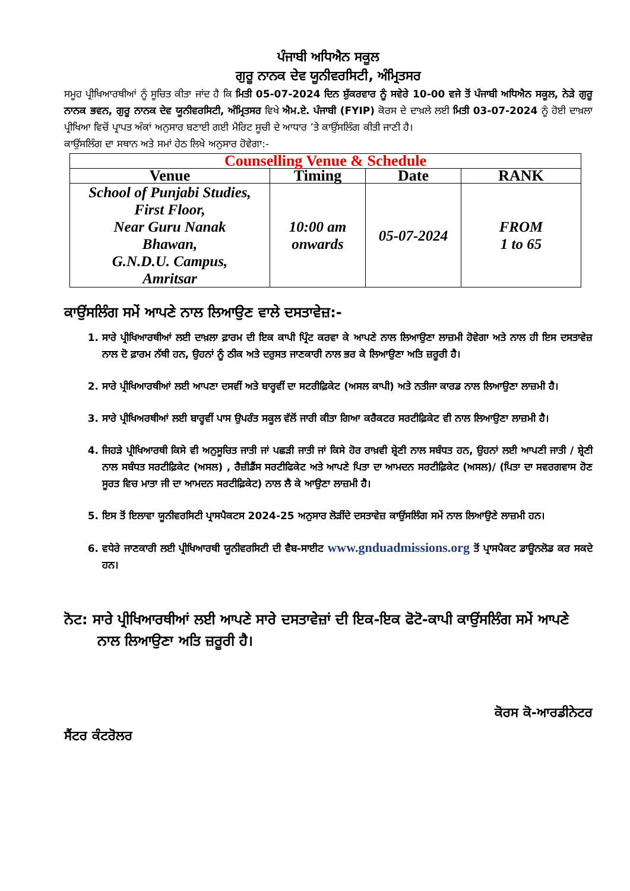ਪੰਜਾਬੀ ਅਧਿਐਨ ਸਕੂਲ
ਗੁਰੂ ਨਾਨਕ ਦੇਵ ਯੂਨੀਵਰਸਿਟੀ, ਅੰਮ੍ਰਿਤਸਰ
ਸਮੂਹ ਪ੍ਰੀਖਿਆਰਥੀਆਂ ਨੂੰ ਸੂਚਿਤ ਕੀਤਾ ਜਾਂਦ ਹੈ ਕਿ ਮਿਤੀ 05-07-2024 ਦਿਨ ਸ਼ੁੱਕਰਵਾਰ ਨੂੰ ਸਵੇਰੇ 10-00 ਵਜੇ ਤੋਂ ਪੰਜਾਬੀ ਅਧਿਐਨ ਸਕੂਲ, ਨੇੜੇ ਗੁਰੂ ਨਾਨਕ ਭਵਨ, ਗੁਰੂ ਨਾਨਕ ਦੇਵ ਯੂਨੀਵਰਸਿਟੀ, ਅੰਮ੍ਰਿਤਸਰ ਵਿਖੇ ਐਮ.ਏ. ਪੰਜਾਬੀ (FYIP) ਕੋਰਸ ਦੇ ਦਾਖ਼ਲੇ ਲਈ ਮਿਤੀ 03-07-2024 ਨੂੰ ਹੋਈ ਦਾਖ਼ਲਾ ਪ੍ਰੀਖਿਆ ਵਿਚੋਂ ਪ੍ਰਾਪਤ ਅੰਕਾਂ ਅਨੁਸਾਰ ਬਣਾਈ ਗਈ ਮੈਰਿਟ ਸੂਚੀ ਦੇ ਆਧਾਰ ’ਤੇ ਕਾਉਂਸਲਿੰਗ ਕੀਤੀ ਜਾਣੀ ਹੈ।
ਕਾਉਂਸਲਿੰਗ ਦਾ ਸਥਾਨ ਅਤੇ ਸਮਾਂ ਹੇਠ ਲਿਖੇ ਅਨੁਸਾਰ ਹੋਵੇਗਾ:-
| Counselling Venue & Schedule | | | |
| --- | --- | --- | --- |
| Venue | Timing | Date | RANK |
| School of Punjabi Studies, First Floor, Near Guru Nanak Bhawan, G.N.D.U. Campus, Amritsar | 10:00 am onwards | 05-07-2024 | FROM 1 to 65 |
ਕਾਉਂਸਲਿੰਗ ਸਮੇਂ ਆਪਣੇ ਨਾਲ ਲਿਆਉਣ ਵਾਲੇ ਦਸਤਾਵੇਜ਼:-
1. ਸਾਰੇ ਪ੍ਰੀਖਿਆਰਥੀਆਂ ਲਈ ਦਾਖ਼ਲਾ ਫ਼ਾਰਮ ਦੀ ਇਕ ਕਾਪੀ ਪ੍ਰਿੰਟ ਕਰਵਾ ਕੇ ਆਪਣੇ ਨਾਲ ਲਿਆਉਣਾ ਲਾਜ਼ਮੀ ਹੋਵੇਗਾ ਅਤੇ ਨਾਲ ਹੀ ਇਸ ਦਸਤਾਵੇਜ਼ ਨਾਲ ਦੋ ਫ਼ਾਰਮ ਨੱਥੀ ਹਨ, ਉਹਨਾਂ ਨੂੰ ਠੀਕ ਅਤੇ ਦਰੁਸਤ ਜਾਣਕਾਰੀ ਨਾਲ ਭਰ ਕੇ ਲਿਆਉਣਾ ਅਤਿ ਜ਼ਰੂਰੀ ਹੈ।
2. ਸਾਰੇ ਪ੍ਰੀਖਿਆਰਥੀਆਂ ਲਈ ਆਪਣਾ ਦਸਵੀਂ ਅਤੇ ਬਾਰ੍ਹਵੀਂ ਦਾ ਸਟਰੀਫ਼ਿਕੇਟ (ਅਸਲ ਕਾਪੀ) ਅਤੇ ਨਤੀਜਾ ਕਾਰਡ ਨਾਲ ਲਿਆਉਣਾ ਲਾਜ਼ਮੀ ਹੈ।
3. ਸਾਰੇ ਪ੍ਰੀਖਿਅਰਥੀਆਂ ਲਈ ਬਾਰ੍ਹਵੀਂ ਪਾਸ ਉਪਰੰਤ ਸਕੂਲ ਵੱਲੋਂ ਜਾਰੀ ਕੀਤਾ ਗਿਆ ਕਰੈਕਟਰ ਸਰਟੀਫ਼ਿਕੇਟ ਵੀ ਨਾਲ ਲਿਆਉਣਾ ਲਾਜ਼ਮੀ ਹੈ।
4. ਜਿਹੜੇ ਪ੍ਰੀਖਿਆਰਥੀ ਕਿਸੇ ਵੀ ਅਨੁਸੂਚਿਤ ਜਾਤੀ ਜਾਂ ਪਛੜੀ ਜਾਤੀ ਜਾਂ ਕਿਸੇ ਹੋਰ ਰਾਖ਼ਵੀ ਸ਼੍ਰੇਣੀ ਨਾਲ ਸਬੰਧਤ ਹਨ, ਉਹਨਾਂ ਲਈ ਆਪਣੀ ਜਾਤੀ / ਸ਼੍ਰੇਣੀ ਨਾਲ ਸਬੰਧਤ ਸਰਟੀਫ਼ਿਕੇਟ (ਅਸਲ) , ਰੈਜ਼ੀਡੈਂਸ ਸਰਟੀਫਿਕੇਟ ਅਤੇ ਆਪਣੇ ਪਿਤਾ ਦਾ ਆਮਦਨ ਸਰਟੀਫ਼ਿਕੇਟ (ਅਸਲ)/ (ਪਿਤਾ ਦਾ ਸਵਰਗਵਾਸ ਹੋਣ ਸੂਰਤ ਵਿਚ ਮਾਤਾ ਜੀ ਦਾ ਆਮਦਨ ਸਰਟੀਫ਼ਿਕੇਟ) ਨਾਲ ਲੈ ਕੇ ਆਉਣਾ ਲਾਜ਼ਮੀ ਹੈ।
5. ਇਸ ਤੋਂ ਇਲਾਵਾ ਯੂਨੀਵਰਸਿਟੀ ਪ੍ਰਾਸਪੈਕਟਸ 2024-25 ਅਨੁਸਾਰ ਲੋੜੀਂਦੇ ਦਸਤਾਵੇਜ਼ ਕਾਉਂਸਲਿੰਗ ਸਮੇਂ ਨਾਲ ਲਿਆਉਣੇ ਲਾਜ਼ਮੀ ਹਨ।
6. ਵਧੇਰੇ ਜਾਣਕਾਰੀ ਲਈ ਪ੍ਰੀਖਿਆਰਥੀ ਯੂਨੀਵਰਸਿਟੀ ਦੀ ਵੈਬ-ਸਾਈਟ www.gnduadmissions.org ਤੋਂ ਪ੍ਰਾਸਪੈਕਟ ਡਾਊਨਲੋਡ ਕਰ ਸਕਦੇ ਹਨ।
ਨੋਟ: ਸਾਰੇ ਪ੍ਰੀਖਿਆਰਥੀਆਂ ਲਈ ਆਪਣੇ ਸਾਰੇ ਦਸਤਾਵੇਜ਼ਾਂ ਦੀ ਇਕ-ਇਕ ਫੋਟੋ-ਕਾਪੀ ਕਾਉਂਸਲਿੰਗ ਸਮੇਂ ਆਪਣੇ ਨਾਲ ਲਿਆਉਣਾ ਅਤਿ ਜ਼ਰੂਰੀ ਹੈ।
ਕੋਰਸ ਕੋ-ਆਰਡੀਨੇਟਰ
ਸੈਂਟਰ ਕੰਟਰੋਲਰ